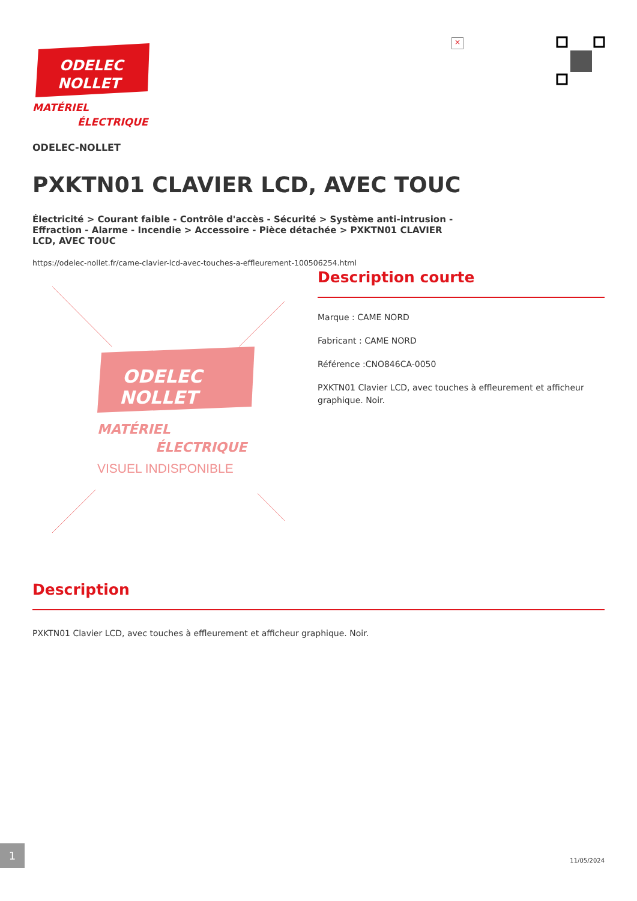×
ODELEC
NOLLET
MATÉRIEL
ÉLECTRIQUE
ODELEC-NOLLET
PXKTN01 CLAVIER LCD, AVEC TOUC
Électricité > Courant faible - Contrôle d'accès - Sécurité > Système anti-intrusion - Effraction - Alarme - Incendie > Accessoire - Pièce détachée > PXKTN01 CLAVIER LCD, AVEC TOUC
https://odelec-nollet.fr/came-clavier-lcd-avec-touches-a-effleurement-100506254.html
ODELEC
NOLLET
MATÉRIEL
ÉLECTRIQUE
VISUEL INDISPONIBLE
Description courte
Marque : CAME NORD
Fabricant : CAME NORD
Référence :CNO846CA-0050
PXKTN01 Clavier LCD, avec touches à effleurement et afficheur graphique. Noir.
Description
PXKTN01 Clavier LCD, avec touches à effleurement et afficheur graphique. Noir.
1 11/05/2024